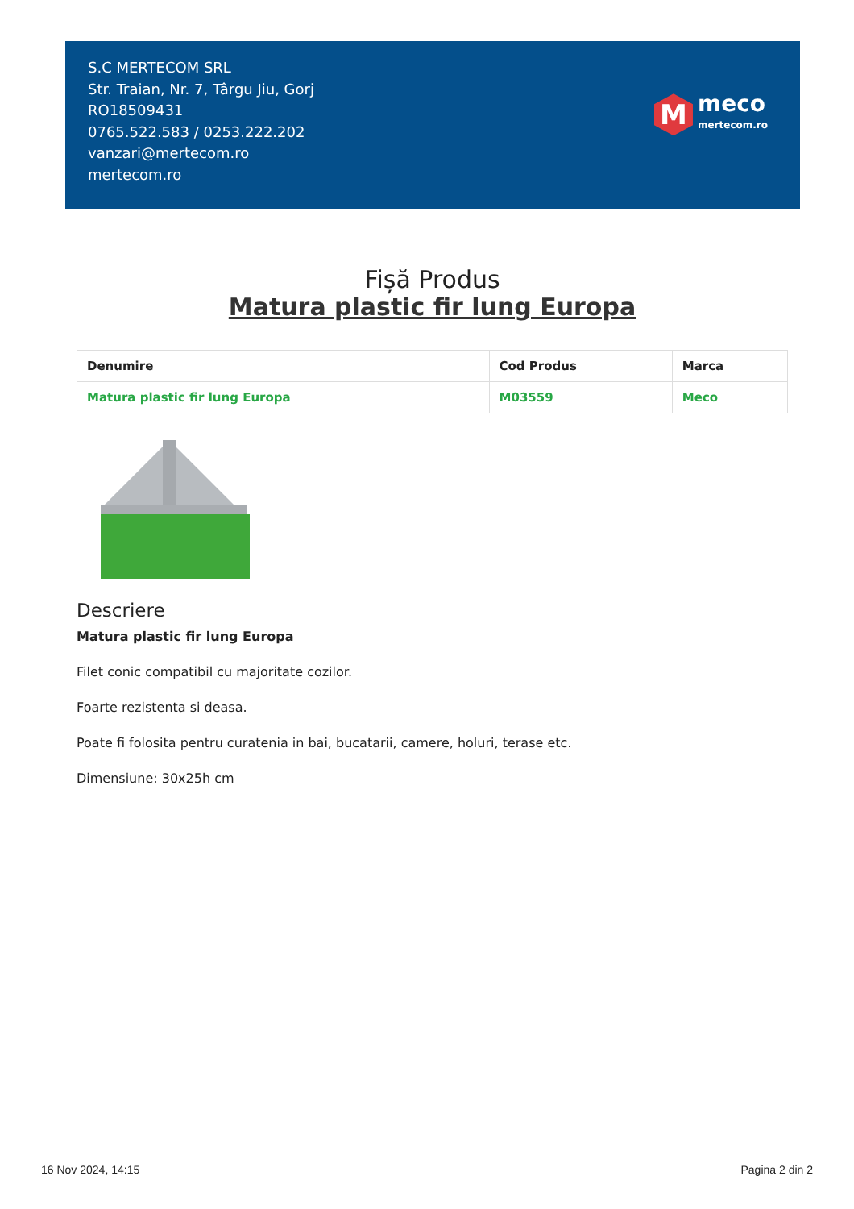S.C MERTECOM SRL
Str. Traian, Nr. 7, Târgu Jiu, Gorj
RO18509431
0765.522.583 / 0253.222.202
vanzari@mertecom.ro
mertecom.ro
M
meco
mertecom.ro
Fișă Produs
Matura plastic fir lung Europa
| Denumire | Cod Produs | Marca |
| --- | --- | --- |
| Matura plastic fir lung Europa | M03559 | Meco |
Descriere
Matura plastic fir lung Europa
Filet conic compatibil cu majoritate cozilor.
Foarte rezistenta si deasa.
Poate fi folosita pentru curatenia in bai, bucatarii, camere, holuri, terase etc.
Dimensiune: 30x25h cm
16 Nov 2024, 14:15 Pagina 2 din 2